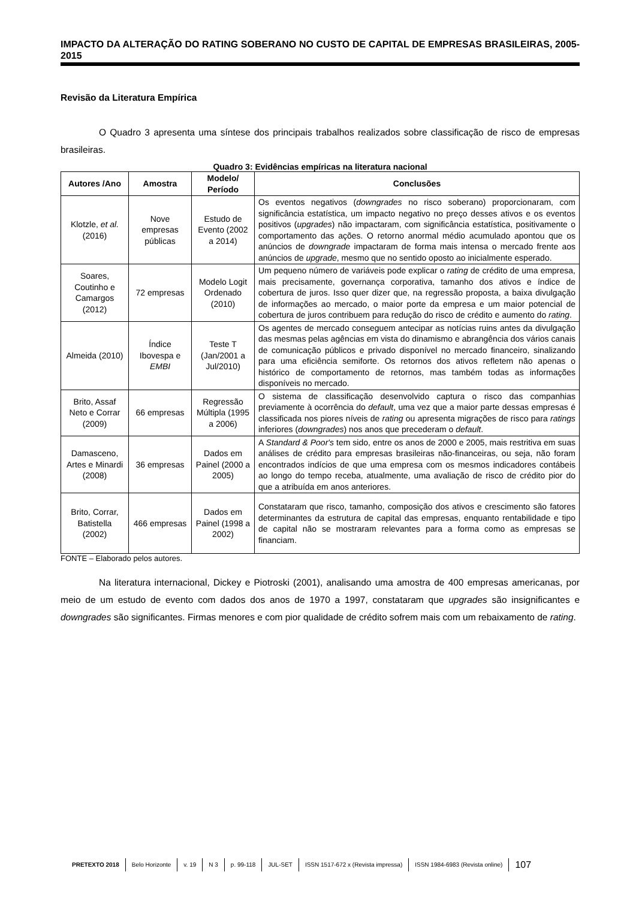IMPACTO DA ALTERAÇÃO DO RATING SOBERANO NO CUSTO DE CAPITAL DE EMPRESAS BRASILEIRAS, 2005-2015
Revisão da Literatura Empírica
O Quadro 3 apresenta uma síntese dos principais trabalhos realizados sobre classificação de risco de empresas brasileiras.
Quadro 3: Evidências empíricas na literatura nacional
| Autores /Ano | Amostra | Modelo/ Período | Conclusões |
| --- | --- | --- | --- |
| Klotzle, et al. (2016) | Nove empresas públicas | Estudo de Evento (2002 a 2014) | Os eventos negativos ( downgrades no risco soberano) proporcionaram, com significância estatística, um impacto negativo no preço desses ativos e os eventos positivos ( upgrades ) não impactaram, com significância estatística, positivamente o comportamento das ações. O retorno anormal médio acumulado apontou que os anúncios de downgrade impactaram de forma mais intensa o mercado frente aos anúncios de upgrade , mesmo que no sentido oposto ao inicialmente esperado. |
| Soares, Coutinho e Camargos (2012) | 72 empresas | Modelo Logit Ordenado (2010) | Um pequeno número de variáveis pode explicar o rating de crédito de uma empresa, mais precisamente, governança corporativa, tamanho dos ativos e índice de cobertura de juros. Isso quer dizer que, na regressão proposta, a baixa divulgação de informações ao mercado, o maior porte da empresa e um maior potencial de cobertura de juros contribuem para redução do risco de crédito e aumento do rating . |
| Almeida (2010) | Índice Ibovespa e EMBI | Teste T (Jan/2001 a Jul/2010) | Os agentes de mercado conseguem antecipar as notícias ruins antes da divulgação das mesmas pelas agências em vista do dinamismo e abrangência dos vários canais de comunicação públicos e privado disponível no mercado financeiro, sinalizando para uma eficiência semiforte. Os retornos dos ativos refletem não apenas o histórico de comportamento de retornos, mas também todas as informações disponíveis no mercado. |
| Brito, Assaf Neto e Corrar (2009) | 66 empresas | Regressão Múltipla (1995 a 2006) | O sistema de classificação desenvolvido captura o risco das companhias previamente à ocorrência do default , uma vez que a maior parte dessas empresas é classificada nos piores níveis de rating ou apresenta migrações de risco para ratings inferiores ( downgrades ) nos anos que precederam o default . |
| Damasceno, Artes e Minardi (2008) | 36 empresas | Dados em Painel (2000 a 2005) | A Standard & Poor's tem sido, entre os anos de 2000 e 2005, mais restritiva em suas análises de crédito para empresas brasileiras não-financeiras, ou seja, não foram encontrados indícios de que uma empresa com os mesmos indicadores contábeis ao longo do tempo receba, atualmente, uma avaliação de risco de crédito pior do que a atribuída em anos anteriores. |
| Brito, Corrar, Batistella (2002) | 466 empresas | Dados em Painel (1998 a 2002) | Constataram que risco, tamanho, composição dos ativos e crescimento são fatores determinantes da estrutura de capital das empresas, enquanto rentabilidade e tipo de capital não se mostraram relevantes para a forma como as empresas se financiam. |
FONTE – Elaborado pelos autores.
Na literatura internacional, Dickey e Piotroski (2001), analisando uma amostra de 400 empresas americanas, por meio de um estudo de evento com dados dos anos de 1970 a 1997, constataram que upgrades são insignificantes e downgrades são significantes. Firmas menores e com pior qualidade de crédito sofrem mais com um rebaixamento de rating.
PRETEXTO 2018 Belo Horizonte v. 19 N 3 p. 99-118 JUL-SET ISSN 1517-672 x (Revista impressa) ISSN 1984-6983 (Revista online) 107